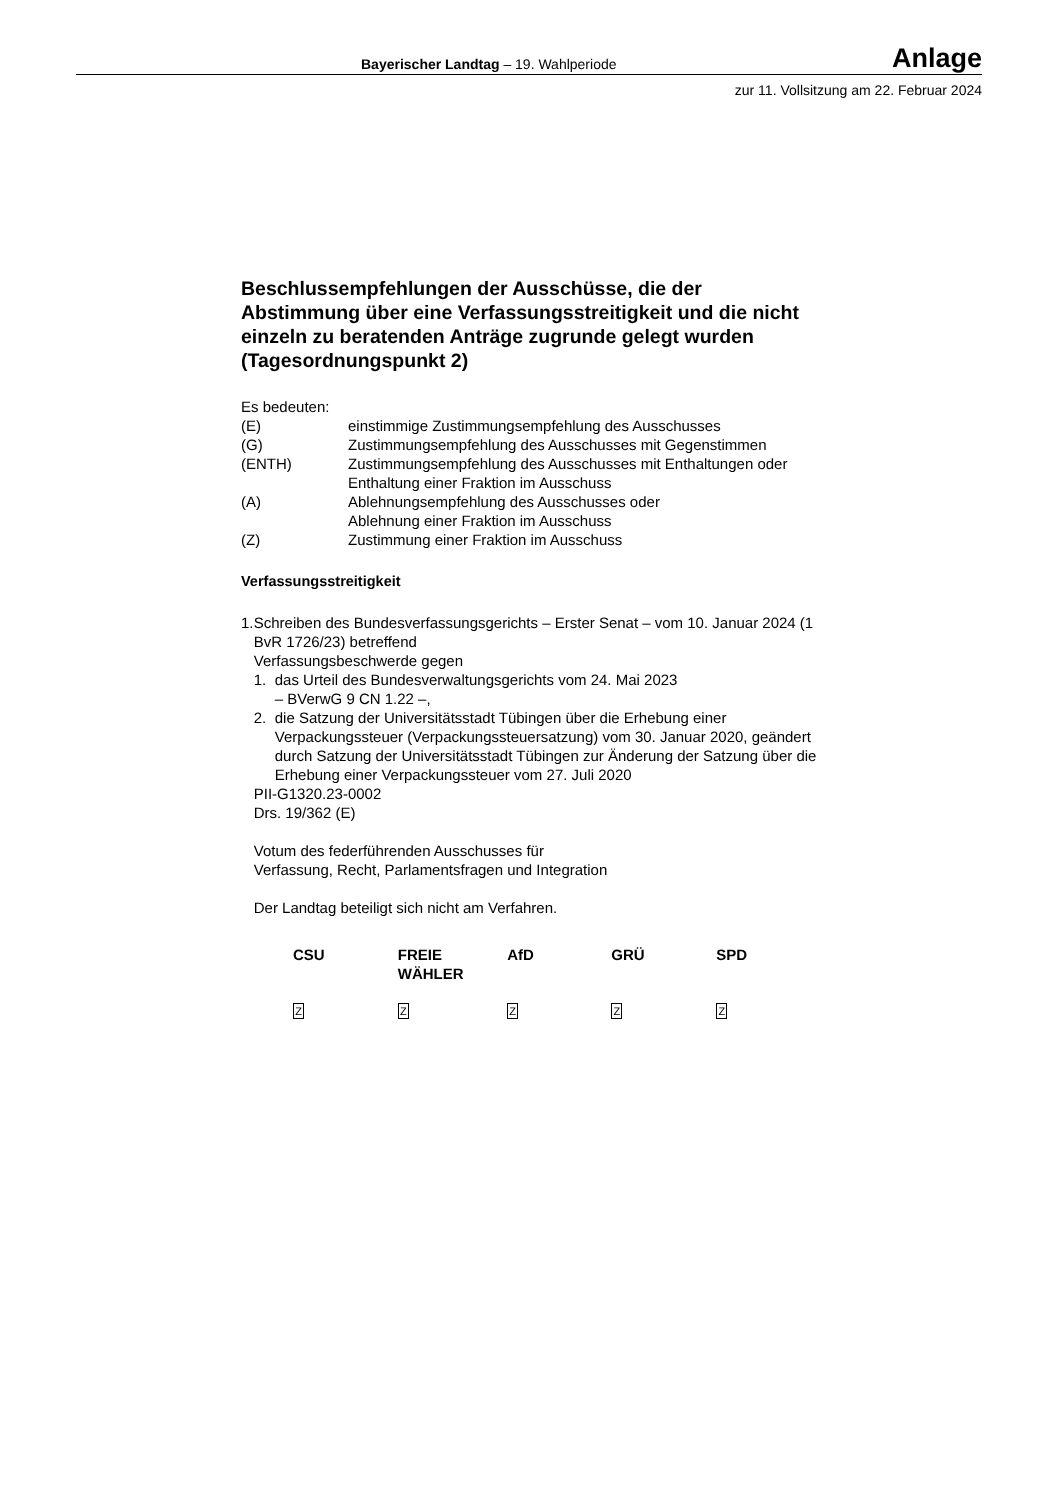Bayerischer Landtag – 19. Wahlperiode Anlage
zur 11. Vollsitzung am 22. Februar 2024
Beschlussempfehlungen der Ausschüsse, die der Abstimmung über eine Verfassungsstreitigkeit und die nicht einzeln zu beratenden Anträge zugrunde gelegt wurden (Tagesordnungspunkt 2)
Es bedeuten:
| (E) | einstimmige Zustimmungsempfehlung des Ausschusses |
| (G) | Zustimmungsempfehlung des Ausschusses mit Gegenstimmen |
| (ENTH) | Zustimmungsempfehlung des Ausschusses mit Enthaltungen oder Enthaltung einer Fraktion im Ausschuss |
| (A) | Ablehnungsempfehlung des Ausschusses oder Ablehnung einer Fraktion im Ausschuss |
| (Z) | Zustimmung einer Fraktion im Ausschuss |
Verfassungsstreitigkeit
1. Schreiben des Bundesverfassungsgerichts – Erster Senat – vom 10. Januar 2024 (1 BvR 1726/23) betreffend
Verfassungsbeschwerde gegen
1. das Urteil des Bundesverwaltungsgerichts vom 24. Mai 2023
– BVerwG 9 CN 1.22 –,
2. die Satzung der Universitätsstadt Tübingen über die Erhebung einer Verpackungssteuer (Verpackungssteuersatzung) vom 30. Januar 2020, geändert durch Satzung der Universitätsstadt Tübingen zur Änderung der Satzung über die Erhebung einer Verpackungssteuer vom 27. Juli 2020
PII-G1320.23-0002
Drs. 19/362 (E)
Votum des federführenden Ausschusses für
Verfassung, Recht, Parlamentsfragen und Integration
Der Landtag beteiligt sich nicht am Verfahren.
| CSU | FREIE WÄHLER | AfD | GRÜ | SPD |
| --- | --- | --- | --- | --- |
| Z | Z | Z | Z | Z |